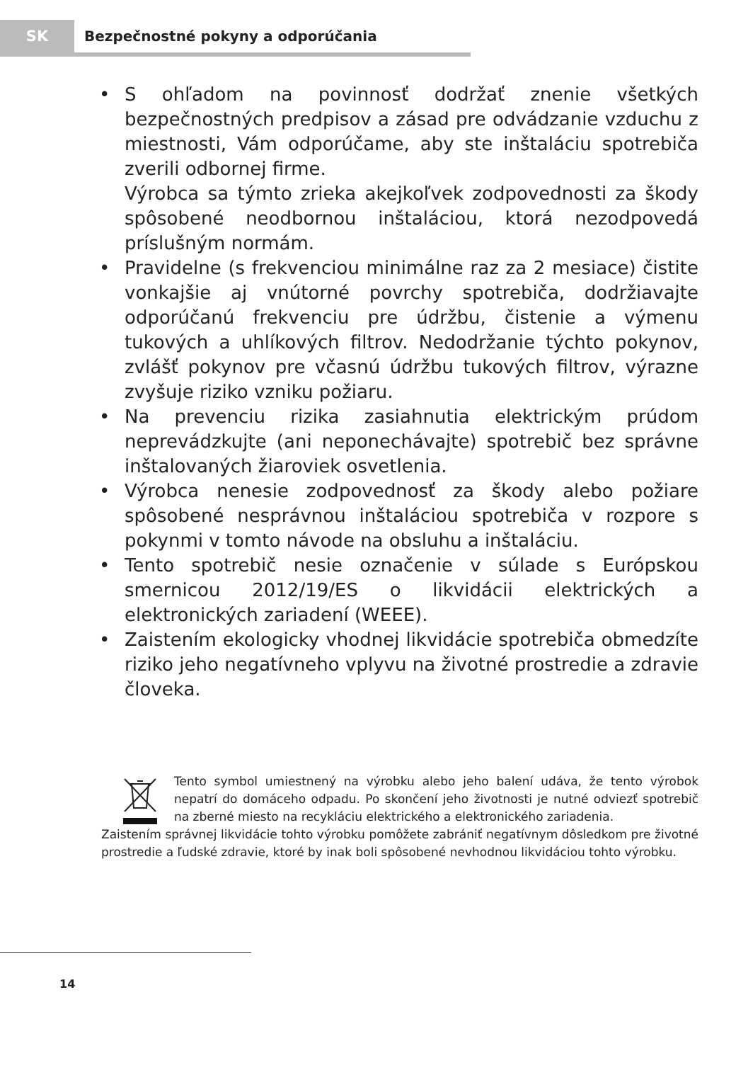SK
Bezpečnostné pokyny a odporúčania
• S ohľadom na povinnosť dodržať znenie všetkých bezpečnostných predpisov a zásad pre odvádzanie vzduchu z miestnosti, Vám odporúčame, aby ste inštaláciu spotrebiča zverili odbornej firme.
Výrobca sa týmto zrieka akejkoľvek zodpovednosti za škody spôsobené neodbornou inštaláciou, ktorá nezodpovedá príslušným normám.
• Pravidelne (s frekvenciou minimálne raz za 2 mesiace) čistite vonkajšie aj vnútorné povrchy spotrebiča, dodržiavajte odporúčanú frekvenciu pre údržbu, čistenie a výmenu tukových a uhlíkových filtrov. Nedodržanie týchto pokynov, zvlášť pokynov pre včasnú údržbu tukových filtrov, výrazne zvyšuje riziko vzniku požiaru.
• Na prevenciu rizika zasiahnutia elektrickým prúdom neprevádzkujte (ani neponechávajte) spotrebič bez správne inštalovaných žiaroviek osvetlenia.
• Výrobca nenesie zodpovednosť za škody alebo požiare spôsobené nesprávnou inštaláciou spotrebiča v rozpore s pokynmi v tomto návode na obsluhu a inštaláciu.
• Tento spotrebič nesie označenie v súlade s Európskou smernicou 2012/19/ES o likvidácii elektrických a elektronických zariadení (WEEE).
• Zaistením ekologicky vhodnej likvidácie spotrebiča obmedzíte riziko jeho negatívneho vplyvu na životné prostredie a zdravie človeka.
Tento symbol umiestnený na výrobku alebo jeho balení udáva, že tento výrobok nepatrí do domáceho odpadu. Po skončení jeho životnosti je nutné odviezť spotrebič na zberné miesto na recykláciu elektrického a elektronického zariadenia.
Zaistením správnej likvidácie tohto výrobku pomôžete zabrániť negatívnym dôsledkom pre životné prostredie a ľudské zdravie, ktoré by inak boli spôsobené nevhodnou likvidáciou tohto výrobku.
14